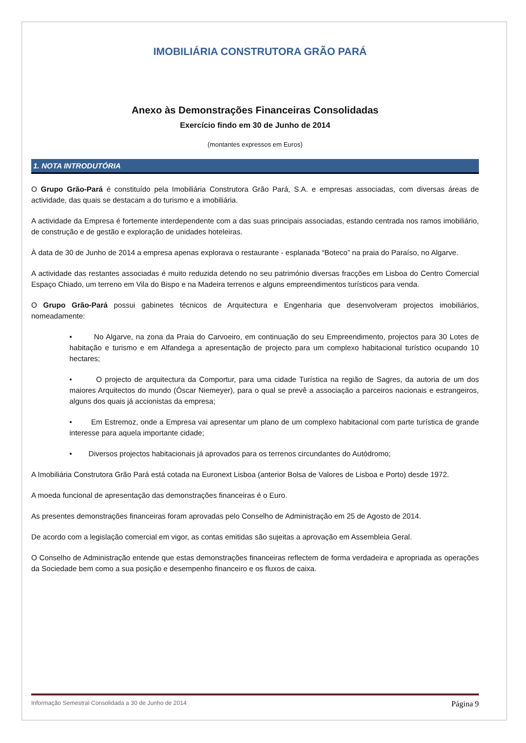IMOBILIÁRIA CONSTRUTORA GRÃO PARÁ
Anexo às Demonstrações Financeiras Consolidadas
Exercício findo em 30 de Junho de 2014
(montantes expressos em Euros)
1. NOTA INTRODUTÓRIA
O Grupo Grão-Pará é constituído pela Imobiliária Construtora Grão Pará, S.A. e empresas associadas, com diversas áreas de actividade, das quais se destacam a do turismo e a imobiliária.
A actividade da Empresa é fortemente interdependente com a das suas principais associadas, estando centrada nos ramos imobiliário, de construção e de gestão e exploração de unidades hoteleiras.
À data de 30 de Junho de 2014 a empresa apenas explorava o restaurante - esplanada “Boteco” na praia do Paraíso, no Algarve.
A actividade das restantes associadas é muito reduzida detendo no seu património diversas fracções em Lisboa do Centro Comercial Espaço Chiado, um terreno em Vila do Bispo e na Madeira terrenos e alguns empreendimentos turísticos para venda.
O Grupo Grão-Pará possui gabinetes técnicos de Arquitectura e Engenharia que desenvolveram projectos imobiliários, nomeadamente:
• No Algarve, na zona da Praia do Carvoeiro, em continuação do seu Empreendimento, projectos para 30 Lotes de habitação e turismo e em Alfandega a apresentação de projecto para um complexo habitacional turístico ocupando 10 hectares;
• O projecto de arquitectura da Comportur, para uma cidade Turística na região de Sagres, da autoria de um dos maiores Arquitectos do mundo (Óscar Niemeyer), para o qual se prevê a associação a parceiros nacionais e estrangeiros, alguns dos quais já accionistas da empresa;
• Em Estremoz, onde a Empresa vai apresentar um plano de um complexo habitacional com parte turística de grande interesse para aquela importante cidade;
• Diversos projectos habitacionais já aprovados para os terrenos circundantes do Autódromo;
A Imobiliária Construtora Grão Pará está cotada na Euronext Lisboa (anterior Bolsa de Valores de Lisboa e Porto) desde 1972.
A moeda funcional de apresentação das demonstrações financeiras é o Euro.
As presentes demonstrações financeiras foram aprovadas pelo Conselho de Administração em 25 de Agosto de 2014.
De acordo com a legislação comercial em vigor, as contas emitidas são sujeitas a aprovação em Assembleia Geral.
O Conselho de Administração entende que estas demonstrações financeiras reflectem de forma verdadeira e apropriada as operações da Sociedade bem como a sua posição e desempenho financeiro e os fluxos de caixa.
Informação Semestral Consolidada a 30 de Junho de 2014 Página 9